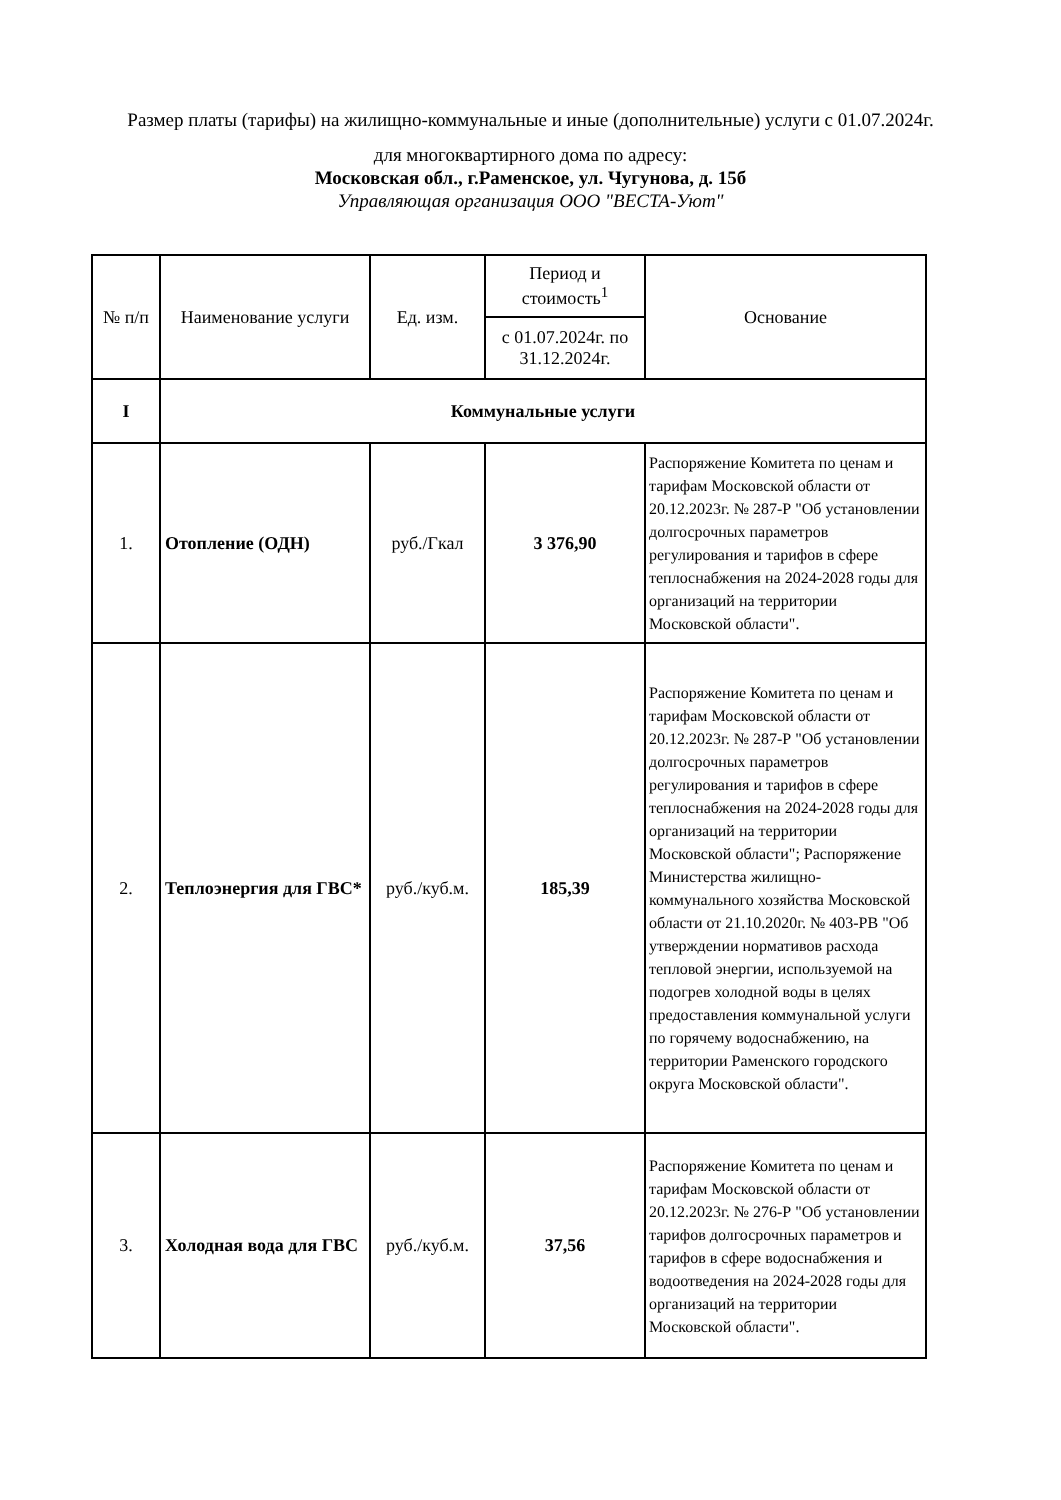Размер платы (тарифы) на жилищно-коммунальные и иные (дополнительные) услуги с 01.07.2024г.
для многоквартирного дома по адресу:
Московская обл., г.Раменское, ул. Чугунова, д. 15б
Управляющая организация ООО "ВЕСТА-Уют"
| № п/п | Наименование услуги | Ед. изм. | Период и стоимость<sup>1</sup> | Основание |
| --- | --- | --- | --- | --- |
| | | | с 01.07.2024г. по 31.12.2024г. | |
| I | Коммунальные услуги | | | |
| 1. | Отопление (ОДН) | руб./Гкал | 3 376,90 | Распоряжение Комитета по ценам и тарифам Московской области от 20.12.2023г. № 287-Р "Об установлении долгосрочных параметров регулирования и тарифов в сфере теплоснабжения на 2024-2028 годы для организаций на территории Московской области". |
| 2. | Теплоэнергия для ГВС* | руб./куб.м. | 185,39 | Распоряжение Комитета по ценам и тарифам Московской области от 20.12.2023г. № 287-Р "Об установлении долгосрочных параметров регулирования и тарифов в сфере теплоснабжения на 2024-2028 годы для организаций на территории Московской области"; Распоряжение Министерства жилищно-коммунального хозяйства Московской области от 21.10.2020г. № 403-РВ "Об утверждении нормативов расхода тепловой энергии, используемой на подогрев холодной воды в целях предоставления коммунальной услуги по горячему водоснабжению, на территории Раменского городского округа Московской области". |
| 3. | Холодная вода для ГВС | руб./куб.м. | 37,56 | Распоряжение Комитета по ценам и тарифам Московской области от 20.12.2023г. № 276-Р "Об установлении тарифов долгосрочных параметров и тарифов в сфере водоснабжения и водоотведения на 2024-2028 годы для организаций на территории Московской области". |